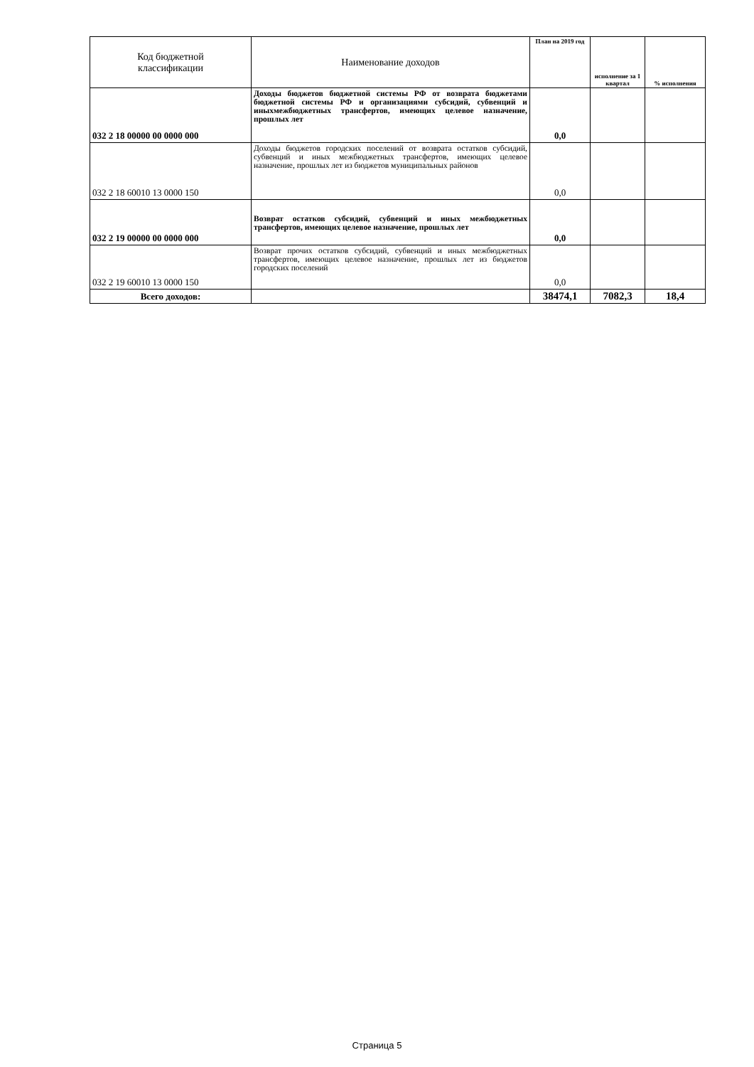| Код бюджетной классификации | Наименование доходов | План на 2019 год | исполнение за 1 квартал | % исполнения |
| --- | --- | --- | --- | --- |
| 032 2 18 00000 00 0000 000 | Доходы бюджетов бюджетной системы РФ от возврата бюджетами бюджетной системы РФ и организациями субсидий, субвенций и иныхмежбюджетных трансфертов, имеющих целевое назначение, прошлых лет | 0,0 | | |
| 032 2 18 60010 13 0000 150 | Доходы бюджетов городских поселений от возврата остатков субсидий, субвенций и иных межбюджетных трансфертов, имеющих целевое назначение, прошлых лет из бюджетов муниципальных районов | 0,0 | | |
| 032 2 19 00000 00 0000 000 | Возврат остатков субсидий, субвенций и иных межбюджетных трансфертов, имеющих целевое назначение, прошлых лет | 0,0 | | |
| 032 2 19 60010 13 0000 150 | Возврат прочих остатков субсидий, субвенций и иных межбюджетных трансфертов, имеющих целевое назначение, прошлых лет из бюджетов городских поселений | 0,0 | | |
| Всего доходов: | | 38474,1 | 7082,3 | 18,4 |
Страница 5